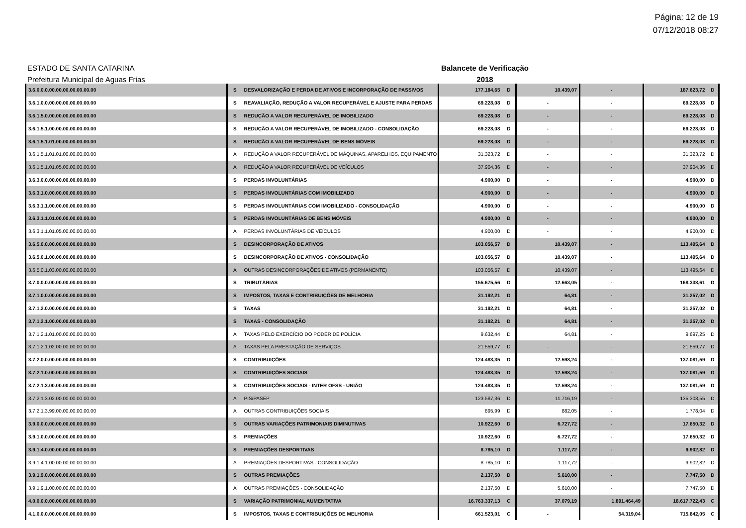Página: 12 de 19
07/12/2018 08:27
ESTADO DE SANTA CATARINA Balancete de Verificação
Prefeitura Municipal de Aguas Frias 2018
| 3.6.0.0.0.00.00.00.00.00.00.00 | S | DESVALORIZAÇÃO E PERDA DE ATIVOS E INCORPORAÇÃO DE PASSIVOS | 177.184,65 | D | 10.439,07 | - | 187.623,72 | D |
| 3.6.1.0.0.00.00.00.00.00.00.00 | S | REAVALIAÇÃO, REDUÇÃO A VALOR RECUPERÁVEL E AJUSTE PARA PERDAS | 69.228,08 | D | - | - | 69.228,08 | D |
| 3.6.1.5.0.00.00.00.00.00.00.00 | S | REDUÇÃO A VALOR RECUPERÁVEL DE IMOBILIZADO | 69.228,08 | D | - | - | 69.228,08 | D |
| 3.6.1.5.1.00.00.00.00.00.00.00 | S | REDUÇÃO A VALOR RECUPERÁVEL DE IMOBILIZADO - CONSOLIDAÇÃO | 69.228,08 | D | - | - | 69.228,08 | D |
| 3.6.1.5.1.01.00.00.00.00.00.00 | S | REDUÇÃO A VALOR RECUPERÁVEL DE BENS MÓVEIS | 69.228,08 | D | - | - | 69.228,08 | D |
| 3.6.1.5.1.01.01.00.00.00.00.00 | A | REDUÇÃO A VALOR RECUPERÁVEL DE MÁQUINAS, APARELHOS, EQUIPAMENTO | 31.323,72 | D | - | - | 31.323,72 | D |
| 3.6.1.5.1.01.05.00.00.00.00.00 | A | REDUÇÃO A VALOR RECUPERÁVEL DE VEÍCULOS | 37.904,36 | D | - | - | 37.904,36 | D |
| 3.6.3.0.0.00.00.00.00.00.00.00 | S | PERDAS INVOLUNTÁRIAS | 4.900,00 | D | - | - | 4.900,00 | D |
| 3.6.3.1.0.00.00.00.00.00.00.00 | S | PERDAS INVOLUNTÁRIAS COM IMOBILIZADO | 4.900,00 | D | - | - | 4.900,00 | D |
| 3.6.3.1.1.00.00.00.00.00.00.00 | S | PERDAS INVOLUNTÁRIAS COM IMOBILIZADO - CONSOLIDAÇÃO | 4.900,00 | D | - | - | 4.900,00 | D |
| 3.6.3.1.1.01.00.00.00.00.00.00 | S | PERDAS INVOLUNTÁRIAS DE BENS MÓVEIS | 4.900,00 | D | - | - | 4.900,00 | D |
| 3.6.3.1.1.01.05.00.00.00.00.00 | A | PERDAS INVOLUNTÁRIAS DE VEÍCULOS | 4.900,00 | D | - | - | 4.900,00 | D |
| 3.6.5.0.0.00.00.00.00.00.00.00 | S | DESINCORPORAÇÃO DE ATIVOS | 103.056,57 | D | 10.439,07 | - | 113.495,64 | D |
| 3.6.5.0.1.00.00.00.00.00.00.00 | S | DESINCORPORAÇÃO DE ATIVOS - CONSOLIDAÇÃO | 103.056,57 | D | 10.439,07 | - | 113.495,64 | D |
| 3.6.5.0.1.03.00.00.00.00.00.00 | A | OUTRAS DESINCORPORAÇÕES DE ATIVOS (PERMANENTE) | 103.056,57 | D | 10.439,07 | - | 113.495,64 | D |
| 3.7.0.0.0.00.00.00.00.00.00.00 | S | TRIBUTÁRIAS | 155.675,56 | D | 12.663,05 | - | 168.338,61 | D |
| 3.7.1.0.0.00.00.00.00.00.00.00 | S | IMPOSTOS, TAXAS E CONTRIBUIÇÕES DE MELHORIA | 31.192,21 | D | 64,81 | - | 31.257,02 | D |
| 3.7.1.2.0.00.00.00.00.00.00.00 | S | TAXAS | 31.192,21 | D | 64,81 | - | 31.257,02 | D |
| 3.7.1.2.1.00.00.00.00.00.00.00 | S | TAXAS - CONSOLIDAÇÃO | 31.192,21 | D | 64,81 | - | 31.257,02 | D |
| 3.7.1.2.1.01.00.00.00.00.00.00 | A | TAXAS PELO EXERCÍCIO DO PODER DE POLÍCIA | 9.632,44 | D | 64,81 | - | 9.697,25 | D |
| 3.7.1.2.1.02.00.00.00.00.00.00 | A | TAXAS PELA PRESTAÇÃO DE SERVIÇOS | 21.559,77 | D | - | - | 21.559,77 | D |
| 3.7.2.0.0.00.00.00.00.00.00.00 | S | CONTRIBUIÇÕES | 124.483,35 | D | 12.598,24 | - | 137.081,59 | D |
| 3.7.2.1.0.00.00.00.00.00.00.00 | S | CONTRIBUIÇÕES SOCIAIS | 124.483,35 | D | 12.598,24 | - | 137.081,59 | D |
| 3.7.2.1.3.00.00.00.00.00.00.00 | S | CONTRIBUIÇÕES SOCIAIS - INTER OFSS - UNIÃO | 124.483,35 | D | 12.598,24 | - | 137.081,59 | D |
| 3.7.2.1.3.02.00.00.00.00.00.00 | A | PIS/PASEP | 123.587,36 | D | 11.716,19 | - | 135.303,55 | D |
| 3.7.2.1.3.99.00.00.00.00.00.00 | A | OUTRAS CONTRIBUIÇÕES SOCIAIS | 895,99 | D | 882,05 | - | 1.778,04 | D |
| 3.9.0.0.0.00.00.00.00.00.00.00 | S | OUTRAS VARIAÇÕES PATRIMONIAIS DIMINUTIVAS | 10.922,60 | D | 6.727,72 | - | 17.650,32 | D |
| 3.9.1.0.0.00.00.00.00.00.00.00 | S | PREMIAÇÕES | 10.922,60 | D | 6.727,72 | - | 17.650,32 | D |
| 3.9.1.4.0.00.00.00.00.00.00.00 | S | PREMIAÇÕES DESPORTIVAS | 8.785,10 | D | 1.117,72 | - | 9.902,82 | D |
| 3.9.1.4.1.00.00.00.00.00.00.00 | A | PREMIAÇÕES DESPORTIVAS - CONSOLIDAÇÃO | 8.785,10 | D | 1.117,72 | - | 9.902,82 | D |
| 3.9.1.9.0.00.00.00.00.00.00.00 | S | OUTRAS PREMIAÇÕES | 2.137,50 | D | 5.610,00 | - | 7.747,50 | D |
| 3.9.1.9.1.00.00.00.00.00.00.00 | A | OUTRAS PREMIAÇÕES - CONSOLIDAÇÃO | 2.137,50 | D | 5.610,00 | - | 7.747,50 | D |
| 4.0.0.0.0.00.00.00.00.00.00.00 | S | VARIAÇÃO PATRIMONIAL AUMENTATIVA | 16.763.337,13 | C | 37.079,19 | 1.891.464,49 | 18.617.722,43 | C |
| 4.1.0.0.0.00.00.00.00.00.00.00 | S | IMPOSTOS, TAXAS E CONTRIBUIÇÕES DE MELHORIA | 661.523,01 | C | - | 54.319,04 | 715.842,05 | C |